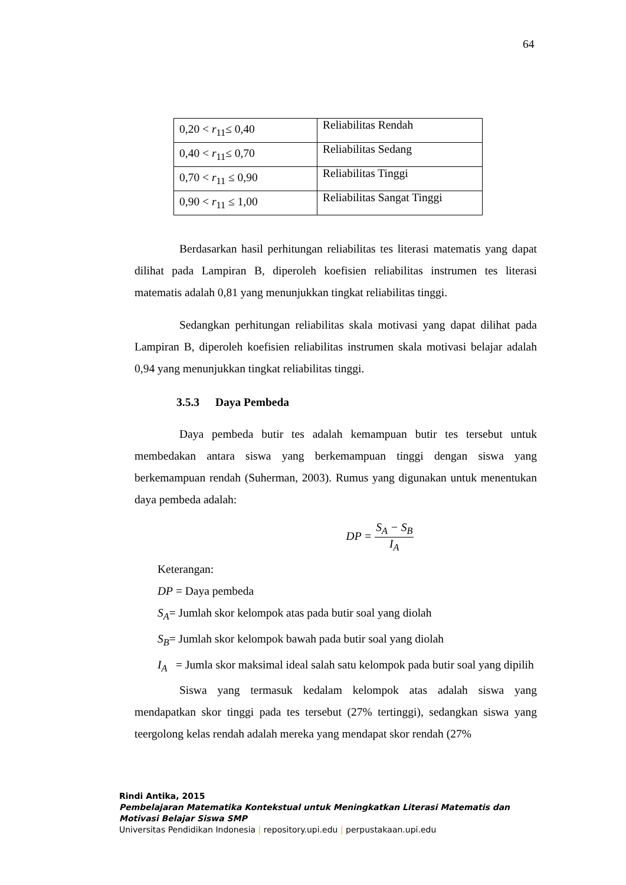64
| 0,20 < r<sub>11</sub>≤ 0,40 | Reliabilitas Rendah |
| 0,40 < r<sub>11</sub>≤ 0,70 | Reliabilitas Sedang |
| 0,70 < r<sub>11</sub> ≤ 0,90 | Reliabilitas Tinggi |
| 0,90 < r<sub>11</sub> ≤ 1,00 | Reliabilitas Sangat Tinggi |
Berdasarkan hasil perhitungan reliabilitas tes literasi matematis yang dapat dilihat pada Lampiran B, diperoleh koefisien reliabilitas instrumen tes literasi matematis adalah 0,81 yang menunjukkan tingkat reliabilitas tinggi.
Sedangkan perhitungan reliabilitas skala motivasi yang dapat dilihat pada Lampiran B, diperoleh koefisien reliabilitas instrumen skala motivasi belajar adalah 0,94 yang menunjukkan tingkat reliabilitas tinggi.
3.5.3 Daya Pembeda
Daya pembeda butir tes adalah kemampuan butir tes tersebut untuk membedakan antara siswa yang berkemampuan tinggi dengan siswa yang berkemampuan rendah (Suherman, 2003). Rumus yang digunakan untuk menentukan daya pembeda adalah:
DP = S<sub>A</sub> − S<sub>B</sub> I<sub>A</sub>
Keterangan:
DP = Daya pembeda
S<sub>A</sub>= Jumlah skor kelompok atas pada butir soal yang diolah
S<sub>B</sub>= Jumlah skor kelompok bawah pada butir soal yang diolah
I<sub>A</sub> = Jumla skor maksimal ideal salah satu kelompok pada butir soal yang dipilih
Siswa yang termasuk kedalam kelompok atas adalah siswa yang mendapatkan skor tinggi pada tes tersebut (27% tertinggi), sedangkan siswa yang teergolong kelas rendah adalah mereka yang mendapat skor rendah (27%
Rindi Antika, 2015
Pembelajaran Matematika Kontekstual untuk Meningkatkan Literasi Matematis dan
Motivasi Belajar Siswa SMP
Universitas Pendidikan Indonesia | repository.upi.edu | perpustakaan.upi.edu